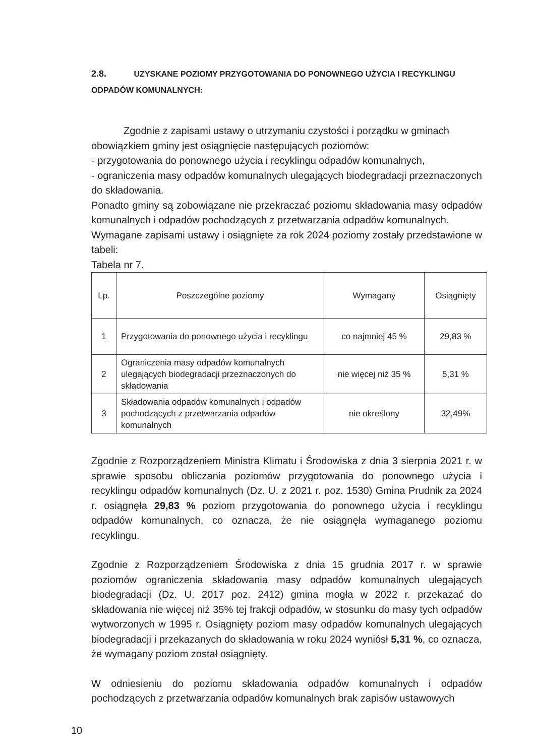2.8. UZYSKANE POZIOMY PRZYGOTOWANIA DO PONOWNEGO UŻYCIA I RECYKLINGU ODPADÓW KOMUNALNYCH:
Zgodnie z zapisami ustawy o utrzymaniu czystości i porządku w gminach
obowiązkiem gminy jest osiągnięcie następujących poziomów:
- przygotowania do ponownego użycia i recyklingu odpadów komunalnych,
- ograniczenia masy odpadów komunalnych ulegających biodegradacji przeznaczonych do składowania.
Ponadto gminy są zobowiązane nie przekraczać poziomu składowania masy odpadów komunalnych i odpadów pochodzących z przetwarzania odpadów komunalnych.
Wymagane zapisami ustawy i osiągnięte za rok 2024 poziomy zostały przedstawione w tabeli:
Tabela nr 7.
| Lp. | Poszczególne poziomy | Wymagany | Osiągnięty |
| --- | --- | --- | --- |
| 1 | Przygotowania do ponownego użycia i recyklingu | co najmniej 45 % | 29,83 % |
| 2 | Ograniczenia masy odpadów komunalnych ulegających biodegradacji przeznaczonych do składowania | nie więcej niż 35 % | 5,31 % |
| 3 | Składowania odpadów komunalnych i odpadów pochodzących z przetwarzania odpadów komunalnych | nie określony | 32,49% |
Zgodnie z Rozporządzeniem Ministra Klimatu i Środowiska z dnia 3 sierpnia 2021 r. w sprawie sposobu obliczania poziomów przygotowania do ponownego użycia i recyklingu odpadów komunalnych (Dz. U. z 2021 r. poz. 1530) Gmina Prudnik za 2024 r. osiągnęła 29,83 % poziom przygotowania do ponownego użycia i recyklingu odpadów komunalnych, co oznacza, że nie osiągnęła wymaganego poziomu recyklingu.
Zgodnie z Rozporządzeniem Środowiska z dnia 15 grudnia 2017 r. w sprawie poziomów ograniczenia składowania masy odpadów komunalnych ulegających biodegradacji (Dz. U. 2017 poz. 2412) gmina mogła w 2022 r. przekazać do składowania nie więcej niż 35% tej frakcji odpadów, w stosunku do masy tych odpadów wytworzonych w 1995 r. Osiągnięty poziom masy odpadów komunalnych ulegających biodegradacji i przekazanych do składowania w roku 2024 wyniósł 5,31 %, co oznacza, że wymagany poziom został osiągnięty.
W odniesieniu do poziomu składowania odpadów komunalnych i odpadów pochodzących z przetwarzania odpadów komunalnych brak zapisów ustawowych
10